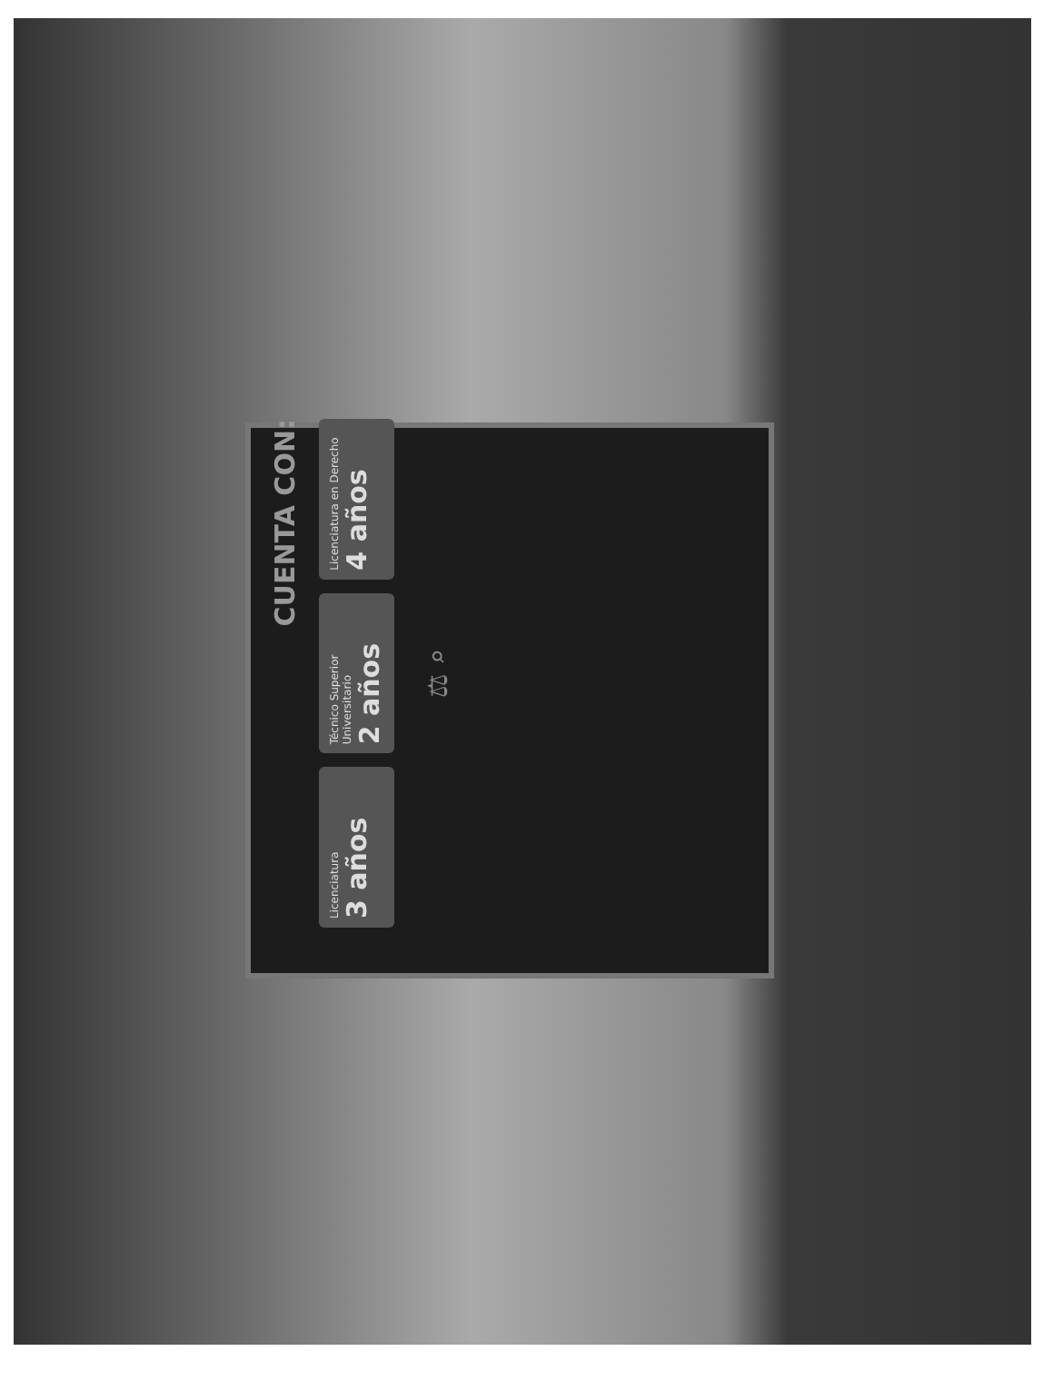CUENTA CON:
Licenciatura
3 años
Técnico Superior Universitario
2 años
Licenciatura en Derecho
4 años
⚖ ⌕